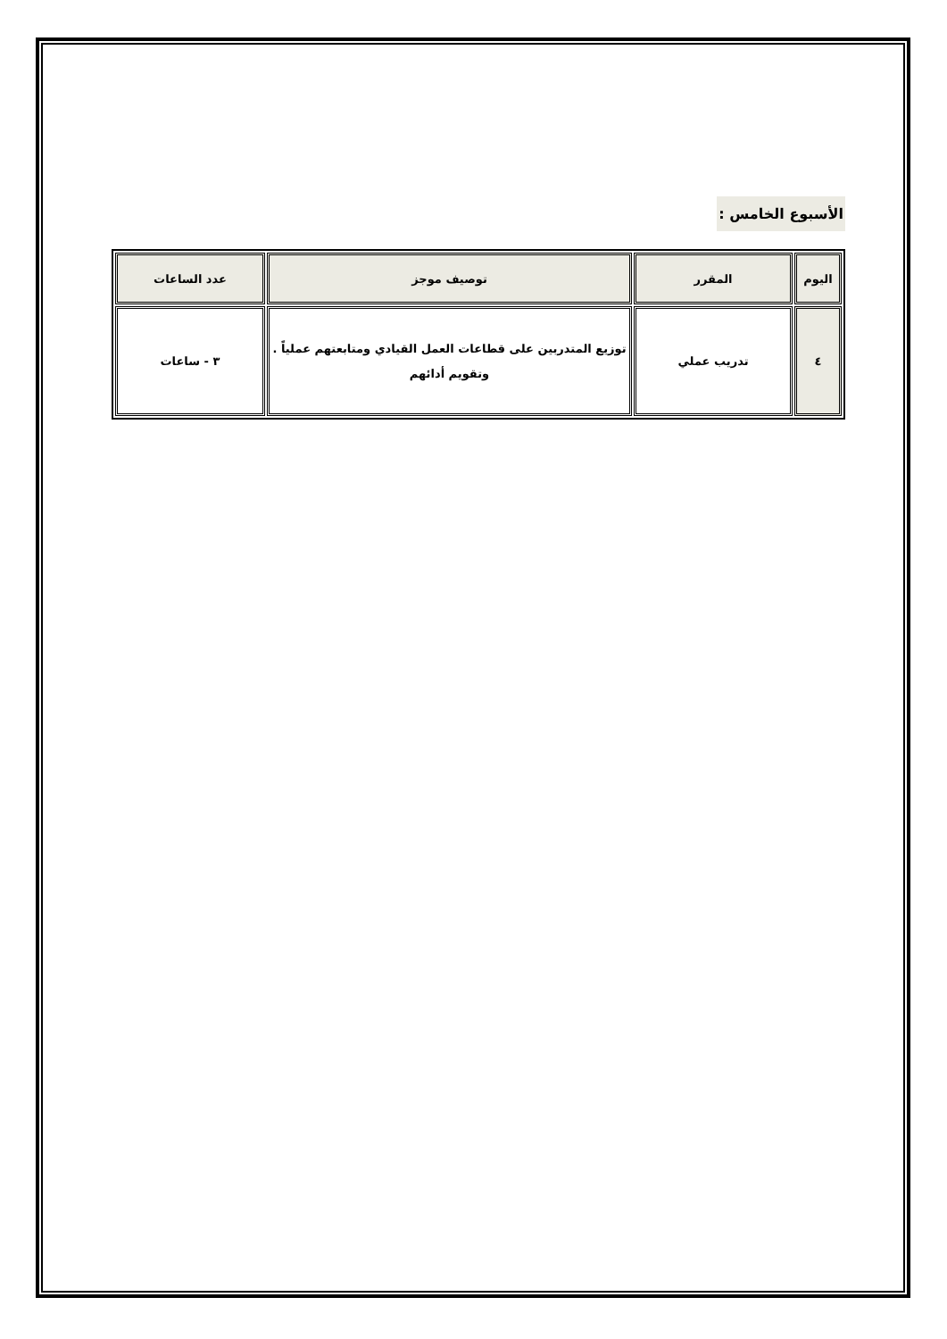الأسبوع الخامس :
| اليوم | المقرر | توصيف موجز | عدد الساعات |
| --- | --- | --- | --- |
| ٤ | تدريب عملي | توزيع المتدربين على قطاعات العمل القيادي ومتابعتهم عملياً . وتقويم أدائهم | ٣ - ساعات |